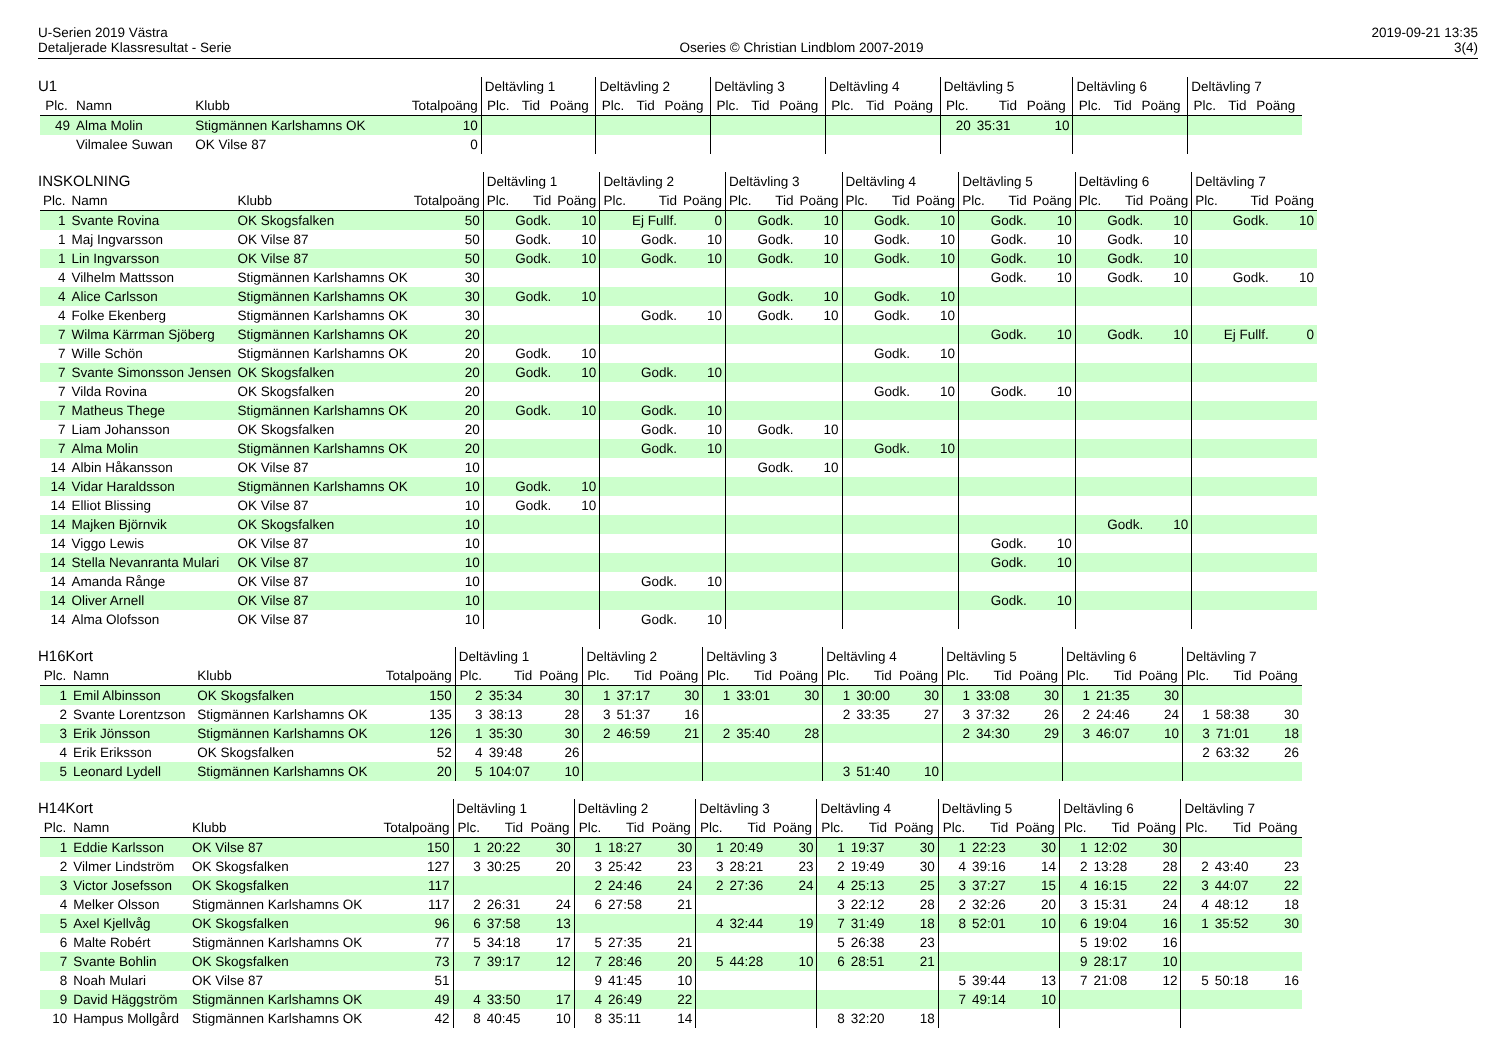U-Serien 2019 Västra
Detaljerade Klassresultat - Serie
Oseries © Christian Lindblom 2007-2019
2019-09-21 13:35
3(4)
U1
| | | | | Deltävling 1 | | | Deltävling 2 | | | Deltävling 3 | | | Deltävling 4 | | | Deltävling 5 | | | Deltävling 6 | | | Deltävling 7 | | |
| --- | --- | --- | --- | --- | --- | --- | --- | --- | --- | --- | --- | --- | --- | --- | --- | --- | --- | --- | --- | --- | --- | --- | --- | --- |
| Plc. | Namn | Klubb | Totalpoäng | Plc. | Tid | Poäng | Plc. | Tid | Poäng | Plc. | Tid | Poäng | Plc. | Tid | Poäng | Plc. | Tid | Poäng | Plc. | Tid | Poäng | Plc. | Tid | Poäng |
| 49 | Alma Molin | Stigmännen Karlshamns OK | 10 | | | | | | | | | | | | | 20 | 35:31 | 10 | | | | | | |
| | Vilmalee Suwan | OK Vilse 87 | 0 | | | | | | | | | | | | | | | | | | | | | |
INSKOLNING
| | | | | Deltävling 1 | | | Deltävling 2 | | | Deltävling 3 | | | Deltävling 4 | | | Deltävling 5 | | | Deltävling 6 | | | Deltävling 7 | | |
| --- | --- | --- | --- | --- | --- | --- | --- | --- | --- | --- | --- | --- | --- | --- | --- | --- | --- | --- | --- | --- | --- | --- | --- | --- |
| Plc. | Namn | Klubb | Totalpoäng | Plc. | Tid | Poäng | Plc. | Tid | Poäng | Plc. | Tid | Poäng | Plc. | Tid | Poäng | Plc. | Tid | Poäng | Plc. | Tid | Poäng | Plc. | Tid | Poäng |
| 1 | Svante Rovina | OK Skogsfalken | 50 | | Godk. | 10 | | Ej Fullf. | 0 | | Godk. | 10 | | Godk. | 10 | | Godk. | 10 | | Godk. | 10 | | Godk. | 10 |
| 1 | Maj Ingvarsson | OK Vilse 87 | 50 | | Godk. | 10 | | Godk. | 10 | | Godk. | 10 | | Godk. | 10 | | Godk. | 10 | | Godk. | 10 | | | |
| 1 | Lin Ingvarsson | OK Vilse 87 | 50 | | Godk. | 10 | | Godk. | 10 | | Godk. | 10 | | Godk. | 10 | | Godk. | 10 | | Godk. | 10 | | | |
| 4 | Vilhelm Mattsson | Stigmännen Karlshamns OK | 30 | | | | | | | | | | | | | | Godk. | 10 | | Godk. | 10 | | Godk. | 10 |
| 4 | Alice Carlsson | Stigmännen Karlshamns OK | 30 | | Godk. | 10 | | | | | Godk. | 10 | | Godk. | 10 | | | | | | | | | |
| 4 | Folke Ekenberg | Stigmännen Karlshamns OK | 30 | | | | | Godk. | 10 | | Godk. | 10 | | Godk. | 10 | | | | | | | | | |
| 7 | Wilma Kärrman Sjöberg | Stigmännen Karlshamns OK | 20 | | | | | | | | | | | | | | Godk. | 10 | | Godk. | 10 | | Ej Fullf. | 0 |
| 7 | Wille Schön | Stigmännen Karlshamns OK | 20 | | Godk. | 10 | | | | | | | | Godk. | 10 | | | | | | | | | |
| 7 | Svante Simonsson Jensen | OK Skogsfalken | 20 | | Godk. | 10 | | Godk. | 10 | | | | | | | | | | | | | | | |
| 7 | Vilda Rovina | OK Skogsfalken | 20 | | | | | | | | | | | Godk. | 10 | | Godk. | 10 | | | | | | |
| 7 | Matheus Thege | Stigmännen Karlshamns OK | 20 | | Godk. | 10 | | Godk. | 10 | | | | | | | | | | | | | | | |
| 7 | Liam Johansson | OK Skogsfalken | 20 | | | | | Godk. | 10 | | Godk. | 10 | | | | | | | | | | | | |
| 7 | Alma Molin | Stigmännen Karlshamns OK | 20 | | | | | Godk. | 10 | | | | | Godk. | 10 | | | | | | | | | |
| 14 | Albin Håkansson | OK Vilse 87 | 10 | | | | | | | | Godk. | 10 | | | | | | | | | | | | |
| 14 | Vidar Haraldsson | Stigmännen Karlshamns OK | 10 | | Godk. | 10 | | | | | | | | | | | | | | | | | | |
| 14 | Elliot Blissing | OK Vilse 87 | 10 | | Godk. | 10 | | | | | | | | | | | | | | | | | | |
| 14 | Majken Björnvik | OK Skogsfalken | 10 | | | | | | | | | | | | | | | | | Godk. | 10 | | | |
| 14 | Viggo Lewis | OK Vilse 87 | 10 | | | | | | | | | | | | | | Godk. | 10 | | | | | | |
| 14 | Stella Nevanranta Mulari | OK Vilse 87 | 10 | | | | | | | | | | | | | | Godk. | 10 | | | | | | |
| 14 | Amanda Rånge | OK Vilse 87 | 10 | | | | | Godk. | 10 | | | | | | | | | | | | | | | |
| 14 | Oliver Arnell | OK Vilse 87 | 10 | | | | | | | | | | | | | | Godk. | 10 | | | | | | |
| 14 | Alma Olofsson | OK Vilse 87 | 10 | | | | | Godk. | 10 | | | | | | | | | | | | | | | |
H16Kort
| | | | | Deltävling 1 | | | Deltävling 2 | | | Deltävling 3 | | | Deltävling 4 | | | Deltävling 5 | | | Deltävling 6 | | | Deltävling 7 | | |
| --- | --- | --- | --- | --- | --- | --- | --- | --- | --- | --- | --- | --- | --- | --- | --- | --- | --- | --- | --- | --- | --- | --- | --- | --- |
| Plc. | Namn | Klubb | Totalpoäng | Plc. | Tid | Poäng | Plc. | Tid | Poäng | Plc. | Tid | Poäng | Plc. | Tid | Poäng | Plc. | Tid | Poäng | Plc. | Tid | Poäng | Plc. | Tid | Poäng |
| 1 | Emil Albinsson | OK Skogsfalken | 150 | 2 | 35:34 | 30 | 1 | 37:17 | 30 | 1 | 33:01 | 30 | 1 | 30:00 | 30 | 1 | 33:08 | 30 | 1 | 21:35 | 30 | | | |
| 2 | Svante Lorentzson | Stigmännen Karlshamns OK | 135 | 3 | 38:13 | 28 | 3 | 51:37 | 16 | | | | 2 | 33:35 | 27 | 3 | 37:32 | 26 | 2 | 24:46 | 24 | 1 | 58:38 | 30 |
| 3 | Erik Jönsson | Stigmännen Karlshamns OK | 126 | 1 | 35:30 | 30 | 2 | 46:59 | 21 | 2 | 35:40 | 28 | | | | 2 | 34:30 | 29 | 3 | 46:07 | 10 | 3 | 71:01 | 18 |
| 4 | Erik Eriksson | OK Skogsfalken | 52 | 4 | 39:48 | 26 | | | | | | | | | | | | | | | | 2 | 63:32 | 26 |
| 5 | Leonard Lydell | Stigmännen Karlshamns OK | 20 | 5 | 104:07 | 10 | | | | | | | 3 | 51:40 | 10 | | | | | | | | | |
H14Kort
| | | | | Deltävling 1 | | | Deltävling 2 | | | Deltävling 3 | | | Deltävling 4 | | | Deltävling 5 | | | Deltävling 6 | | | Deltävling 7 | | |
| --- | --- | --- | --- | --- | --- | --- | --- | --- | --- | --- | --- | --- | --- | --- | --- | --- | --- | --- | --- | --- | --- | --- | --- | --- |
| Plc. | Namn | Klubb | Totalpoäng | Plc. | Tid | Poäng | Plc. | Tid | Poäng | Plc. | Tid | Poäng | Plc. | Tid | Poäng | Plc. | Tid | Poäng | Plc. | Tid | Poäng | Plc. | Tid | Poäng |
| 1 | Eddie Karlsson | OK Vilse 87 | 150 | 1 | 20:22 | 30 | 1 | 18:27 | 30 | 1 | 20:49 | 30 | 1 | 19:37 | 30 | 1 | 22:23 | 30 | 1 | 12:02 | 30 | | | |
| 2 | Vilmer Lindström | OK Skogsfalken | 127 | 3 | 30:25 | 20 | 3 | 25:42 | 23 | 3 | 28:21 | 23 | 2 | 19:49 | 30 | 4 | 39:16 | 14 | 2 | 13:28 | 28 | 2 | 43:40 | 23 |
| 3 | Victor Josefsson | OK Skogsfalken | 117 | | | | 2 | 24:46 | 24 | 2 | 27:36 | 24 | 4 | 25:13 | 25 | 3 | 37:27 | 15 | 4 | 16:15 | 22 | 3 | 44:07 | 22 |
| 4 | Melker Olsson | Stigmännen Karlshamns OK | 117 | 2 | 26:31 | 24 | 6 | 27:58 | 21 | | | | 3 | 22:12 | 28 | 2 | 32:26 | 20 | 3 | 15:31 | 24 | 4 | 48:12 | 18 |
| 5 | Axel Kjellvåg | OK Skogsfalken | 96 | 6 | 37:58 | 13 | | | | 4 | 32:44 | 19 | 7 | 31:49 | 18 | 8 | 52:01 | 10 | 6 | 19:04 | 16 | 1 | 35:52 | 30 |
| 6 | Malte Robért | Stigmännen Karlshamns OK | 77 | 5 | 34:18 | 17 | 5 | 27:35 | 21 | | | | 5 | 26:38 | 23 | | | | 5 | 19:02 | 16 | | | |
| 7 | Svante Bohlin | OK Skogsfalken | 73 | 7 | 39:17 | 12 | 7 | 28:46 | 20 | 5 | 44:28 | 10 | 6 | 28:51 | 21 | | | | 9 | 28:17 | 10 | | | |
| 8 | Noah Mulari | OK Vilse 87 | 51 | | | | 9 | 41:45 | 10 | | | | | | | 5 | 39:44 | 13 | 7 | 21:08 | 12 | 5 | 50:18 | 16 |
| 9 | David Häggström | Stigmännen Karlshamns OK | 49 | 4 | 33:50 | 17 | 4 | 26:49 | 22 | | | | | | | 7 | 49:14 | 10 | | | | | | |
| 10 | Hampus Mollgård | Stigmännen Karlshamns OK | 42 | 8 | 40:45 | 10 | 8 | 35:11 | 14 | | | | 8 | 32:20 | 18 | | | | | | | | | |